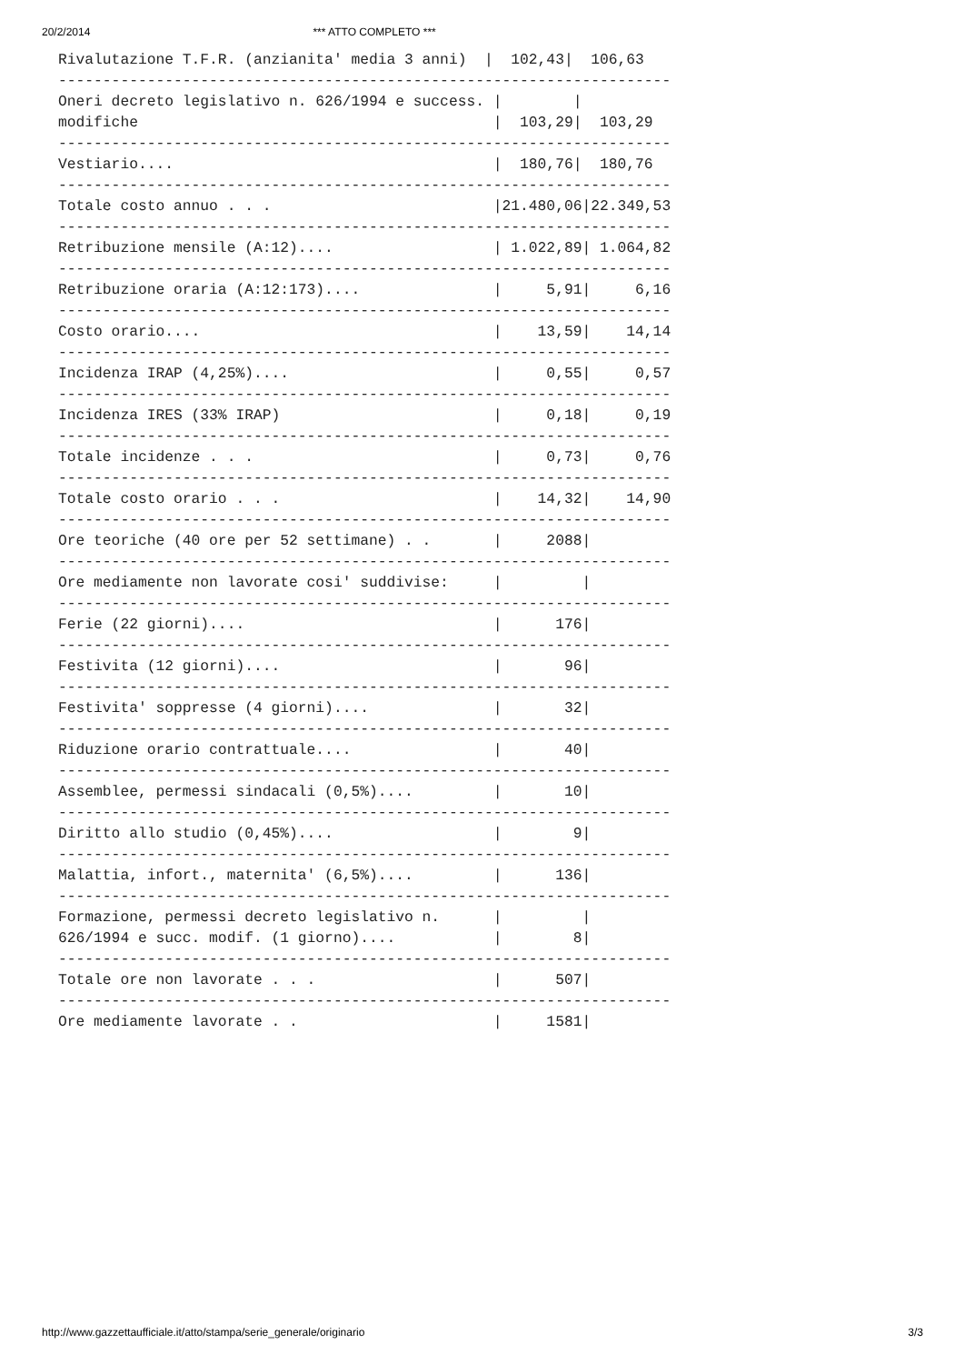20/2/2014 *** ATTO COMPLETO ***
Rivalutazione T.F.R. (anzianita' media 3 anni)  |  102,43|  106,63
---------------------------------------------------------------------
Oneri decreto legislativo n. 626/1994 e success. |        |
modifiche                                        |  103,29|  103,29
---------------------------------------------------------------------
Vestiario....                                    |  180,76|  180,76
---------------------------------------------------------------------
Totale costo annuo . . .                         |21.480,06|22.349,53
---------------------------------------------------------------------
Retribuzione mensile (A:12)....                  | 1.022,89| 1.064,82
---------------------------------------------------------------------
Retribuzione oraria (A:12:173)....               |     5,91|     6,16
---------------------------------------------------------------------
Costo orario....                                 |    13,59|    14,14
---------------------------------------------------------------------
Incidenza IRAP (4,25%)....                       |     0,55|     0,57
---------------------------------------------------------------------
Incidenza IRES (33% IRAP)                        |     0,18|     0,19
---------------------------------------------------------------------
Totale incidenze . . .                           |     0,73|     0,76
---------------------------------------------------------------------
Totale costo orario . . .                        |    14,32|    14,90
---------------------------------------------------------------------
Ore teoriche (40 ore per 52 settimane) . .       |     2088|
---------------------------------------------------------------------
Ore mediamente non lavorate cosi' suddivise:     |         |
---------------------------------------------------------------------
Ferie (22 giorni)....                            |      176|
---------------------------------------------------------------------
Festivita (12 giorni)....                        |       96|
---------------------------------------------------------------------
Festivita' soppresse (4 giorni)....              |       32|
---------------------------------------------------------------------
Riduzione orario contrattuale....                |       40|
---------------------------------------------------------------------
Assemblee, permessi sindacali (0,5%)....         |       10|
---------------------------------------------------------------------
Diritto allo studio (0,45%)....                  |        9|
---------------------------------------------------------------------
Malattia, infort., maternita' (6,5%)....         |      136|
---------------------------------------------------------------------
Formazione, permessi decreto legislativo n.      |         |
626/1994 e succ. modif. (1 giorno)....           |        8|
---------------------------------------------------------------------
Totale ore non lavorate . . .                    |      507|
---------------------------------------------------------------------
Ore mediamente lavorate . .                      |     1581|
http://www.gazzettaufficiale.it/atto/stampa/serie_generale/originario 3/3